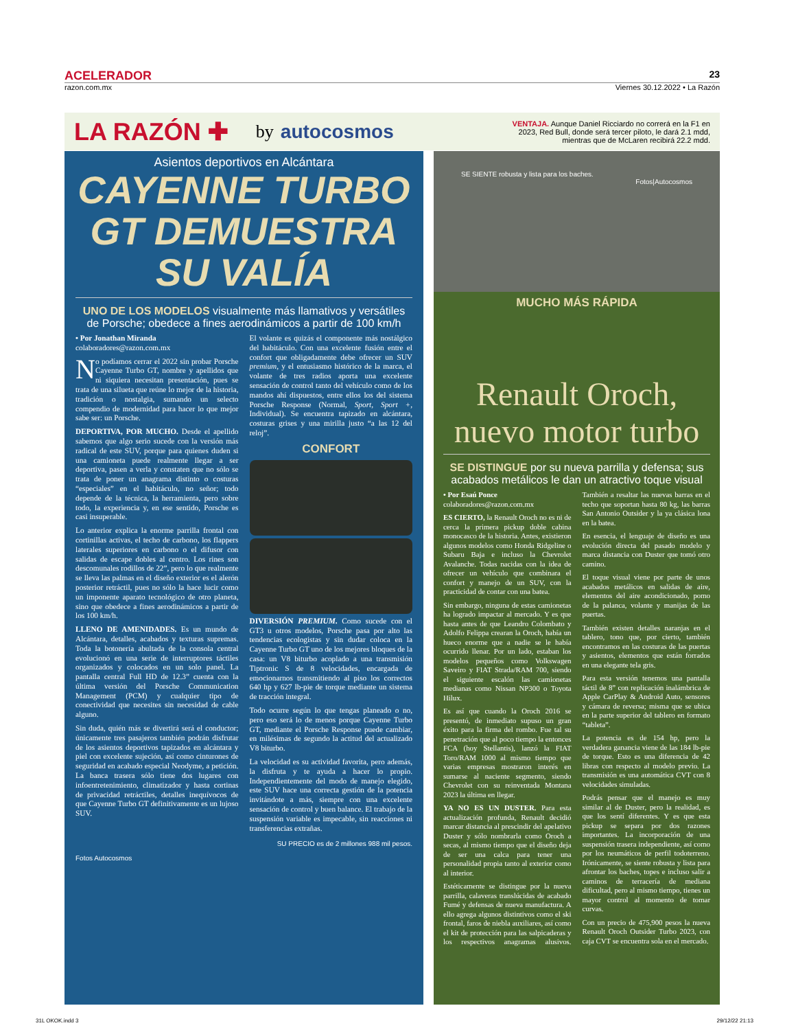ACELERADOR 23
razon.com.mx Viernes 30.12.2022 • La Razón
LA RAZÓN ✚ by autocosmos
VENTAJA. Aunque Daniel Ricciardo no correrá en la F1 en 2023, Red Bull, donde será tercer piloto, le dará 2.1 mdd, mientras que de McLaren recibirá 22.2 mdd.
Asientos deportivos en Alcántara
CAYENNE TURBO GT DEMUESTRA SU VALÍA
UNO DE LOS MODELOS visualmente más llamativos y versátiles de Porsche; obedece a fines aerodinámicos a partir de 100 km/h
• Por Jonathan Miranda
colaboradores@razon.com.mx
No podíamos cerrar el 2022 sin probar Porsche Cayenne Turbo GT, nombre y apellidos que ni siquiera necesitan presentación, pues se trata de una silueta que reúne lo mejor de la historia, tradición o nostalgia, sumando un selecto compendio de modernidad para hacer lo que mejor sabe ser: un Porsche.
DEPORTIVA, POR MUCHO. Desde el apellido sabemos que algo serio sucede con la versión más radical de este SUV, porque para quienes duden si una camioneta puede realmente llegar a ser deportiva, pasen a verla y constaten que no sólo se trata de poner un anagrama distinto o costuras “especiales” en el habitáculo, no señor; todo depende de la técnica, la herramienta, pero sobre todo, la experiencia y, en ese sentido, Porsche es casi insuperable.
Lo anterior explica la enorme parrilla frontal con cortinillas activas, el techo de carbono, los flappers laterales superiores en carbono o el difusor con salidas de escape dobles al centro. Los rines son descomunales rodillos de 22”, pero lo que realmente se lleva las palmas en el diseño exterior es el alerón posterior retráctil, pues no sólo la hace lucir como un imponente aparato tecnológico de otro planeta, sino que obedece a fines aerodinámicos a partir de los 100 km/h.
LLENO DE AMENIDADES. Es un mundo de Alcántara, detalles, acabados y texturas supremas. Toda la botonería abultada de la consola central evolucionó en una serie de interruptores táctiles organizados y colocados en un solo panel. La pantalla central Full HD de 12.3” cuenta con la última versión del Porsche Communication Management (PCM) y cualquier tipo de conectividad que necesites sin necesidad de cable alguno.
Sin duda, quién más se divertirá será el conductor; únicamente tres pasajeros también podrán disfrutar de los asientos deportivos tapizados en alcántara y piel con excelente sujeción, así como cinturones de seguridad en acabado especial Neodyme, a petición. La banca trasera sólo tiene dos lugares con infoentretenimiento, climatizador y hasta cortinas de privacidad retráctiles, detalles inequívocos de que Cayenne Turbo GT definitivamente es un lujoso SUV.
El volante es quizás el componente más nostálgico del habitáculo. Con una excelente fusión entre el confort que obligadamente debe ofrecer un SUV premium, y el entusiasmo histórico de la marca, el volante de tres radios aporta una excelente sensación de control tanto del vehículo como de los mandos ahí dispuestos, entre ellos los del sistema Porsche Response (Normal, Sport, Sport +, Individual). Se encuentra tapizado en alcántara, costuras grises y una mirilla justo “a las 12 del reloj”.
CONFORT
DIVERSIÓN PREMIUM. Como sucede con el GT3 u otros modelos, Porsche pasa por alto las tendencias ecologistas y sin dudar coloca en la Cayenne Turbo GT uno de los mejores bloques de la casa: un V8 biturbo acoplado a una transmisión Tiptronic S de 8 velocidades, encargada de emocionarnos transmitiendo al piso los correctos 640 hp y 627 lb-pie de torque mediante un sistema de tracción integral.
Todo ocurre según lo que tengas planeado o no, pero eso será lo de menos porque Cayenne Turbo GT, mediante el Porsche Response puede cambiar, en milésimas de segundo la actitud del actualizado V8 biturbo.
La velocidad es su actividad favorita, pero además, la disfruta y te ayuda a hacer lo propio. Independientemente del modo de manejo elegido, este SUV hace una correcta gestión de la potencia invitándote a más, siempre con una excelente sensación de control y buen balance. El trabajo de la suspensión variable es impecable, sin reacciones ni transferencias extrañas.
SU PRECIO es de 2 millones 988 mil pesos.
Fotos Autocosmos
SE SIENTE robusta y lista para los baches.
Fotos|Autocosmos
MUCHO MÁS RÁPIDA
Renault Oroch, nuevo motor turbo
SE DISTINGUE por su nueva parrilla y defensa; sus acabados metálicos le dan un atractivo toque visual
• Por Esaú Ponce
colaboradores@razon.com.mx
ES CIERTO, la Renault Oroch no es ni de cerca la primera pickup doble cabina monocasco de la historia. Antes, existieron algunos modelos como Honda Ridgeline o Subaru Baja e incluso la Chevrolet Avalanche. Todas nacidas con la idea de ofrecer un vehículo que combinara el confort y manejo de un SUV, con la practicidad de contar con una batea.
Sin embargo, ninguna de estas camionetas ha logrado impactar al mercado. Y es que hasta antes de que Leandro Colombato y Adolfo Felippa crearan la Oroch, había un hueco enorme que a nadie se le había ocurrido llenar. Por un lado, estaban los modelos pequeños como Volkswagen Saveiro y FIAT Strada/RAM 700, siendo el siguiente escalón las camionetas medianas como Nissan NP300 o Toyota Hilux.
Es así que cuando la Oroch 2016 se presentó, de inmediato supuso un gran éxito para la firma del rombo. Fue tal su penetración que al poco tiempo la entonces FCA (hoy Stellantis), lanzó la FIAT Toro/RAM 1000 al mismo tiempo que varias empresas mostraron interés en sumarse al naciente segmento, siendo Chevrolet con su reinventada Montana 2023 la última en llegar.
YA NO ES UN DUSTER. Para esta actualización profunda, Renault decidió marcar distancia al prescindir del apelativo Duster y sólo nombrarla como Oroch a secas, al mismo tiempo que el diseño deja de ser una calca para tener una personalidad propia tanto al exterior como al interior.
Estéticamente se distingue por la nueva parrilla, calaveras translúcidas de acabado Fumé y defensas de nueva manufactura. A ello agrega algunos distintivos como el ski frontal, faros de niebla auxiliares, así como el kit de protección para las salpicaderas y los respectivos anagramas alusivos. También a resaltar las nuevas barras en el techo que soportan hasta 80 kg, las barras San Antonio Outsider y la ya clásica lona en la batea.
En esencia, el lenguaje de diseño es una evolución directa del pasado modelo y marca distancia con Duster que tomó otro camino.
El toque visual viene por parte de unos acabados metálicos en salidas de aire, elementos del aire acondicionado, pomo de la palanca, volante y manijas de las puertas.
También existen detalles naranjas en el tablero, tono que, por cierto, también encontramos en las costuras de las puertas y asientos, elementos que están forrados en una elegante tela gris.
Para esta versión tenemos una pantalla táctil de 8” con replicación inalámbrica de Apple CarPlay & Android Auto, sensores y cámara de reversa; misma que se ubica en la parte superior del tablero en formato “tableta”.
La potencia es de 154 hp, pero la verdadera ganancia viene de las 184 lb-pie de torque. Esto es una diferencia de 42 libras con respecto al modelo previo. La transmisión es una automática CVT con 8 velocidades simuladas.
Podrás pensar que el manejo es muy similar al de Duster, pero la realidad, es que los sentí diferentes. Y es que esta pickup se separa por dos razones importantes. La incorporación de una suspensión trasera independiente, así como por los neumáticos de perfil todoterreno. Irónicamente, se siente robusta y lista para afrontar los baches, topes e incluso salir a caminos de terracería de mediana dificultad, pero al mismo tiempo, tienes un mayor control al momento de tomar curvas.
Con un precio de 475,900 pesos la nueva Renault Oroch Outsider Turbo 2023, con caja CVT se encuentra sola en el mercado.
31L OKOK.indd 3 29/12/22 21:13